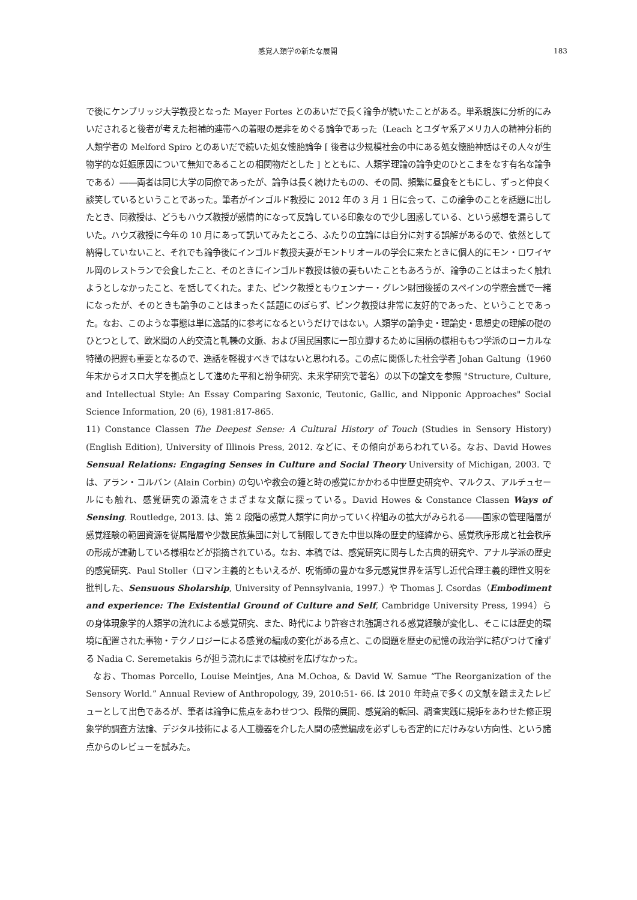感覚人類学の新たな展開 183
で後にケンブリッジ大学教授となった Mayer Fortes とのあいだで長く論争が続いたことがある。単系親族に分析的にみいだされると後者が考えた相補的連帯への着眼の是非をめぐる論争であった（Leach とユダヤ系アメリカ人の精神分析的人類学者の Melford Spiro とのあいだで続いた処女懐胎論争 [ 後者は少規模社会の中にある処女懐胎神話はその人々が生物学的な妊娠原因について無知であることの相関物だとした ] とともに、人類学理論の論争史のひとこまをなす有名な論争である）――両者は同じ大学の同僚であったが、論争は長く続けたものの、その間、頻繁に昼食をともにし、ずっと仲良く談笑しているということであった。筆者がインゴルド教授に 2012 年の 3 月 1 日に会って、この論争のことを話題に出したとき、同教授は、どうもハウズ教授が感情的になって反論している印象なので少し困惑している、という感想を漏らしていた。ハウズ教授に今年の 10 月にあって訊いてみたところ、ふたりの立論には自分に対する誤解があるので、依然として納得していないこと、それでも論争後にインゴルド教授夫妻がモントリオールの学会に来たときに個人的にモン・ロワイヤル岡のレストランで会食したこと、そのときにインゴルド教授は彼の妻もいたこともあろうが、論争のことはまったく触れようとしなかったこと、を話してくれた。また、ピンク教授ともウェンナー・グレン財団後援のスペインの学際会議で一緒になったが、そのときも論争のことはまったく話題にのぼらず、ピンク教授は非常に友好的であった、ということであった。なお、このような事態は単に逸話的に参考になるというだけではない。人類学の論争史・理論史・思想史の理解の礎のひとつとして、欧米間の人的交流と軋轢の文脈、および国民国家に一部立脚するために国柄の様相ももつ学派のローカルな特徴の把握も重要となるので、逸話を軽視すべきではないと思われる。この点に関係した社会学者 Johan Galtung（1960 年末からオスロ大学を拠点として進めた平和と紛争研究、未来学研究で著名）の以下の論文を参照 "Structure, Culture, and Intellectual Style: An Essay Comparing Saxonic, Teutonic, Gallic, and Nipponic Approaches" Social Science Information, 20 (6), 1981:817-865.
11) Constance Classen The Deepest Sense: A Cultural History of Touch (Studies in Sensory History) (English Edition), University of Illinois Press, 2012. などに、その傾向があらわれている。なお、David Howes Sensual Relations: Engaging Senses in Culture and Social Theory University of Michigan, 2003. では、アラン・コルバン (Alain Corbin) の匂いや教会の鐘と時の感覚にかかわる中世歴史研究や、マルクス、アルチュセールにも触れ、感覚研究の源流をさまざまな文献に探っている。David Howes & Constance Classen Ways of Sensing. Routledge, 2013. は、第 2 段階の感覚人類学に向かっていく枠組みの拡大がみられる――国家の管理階層が感覚経験の範囲資源を従属階層や少数民族集団に対して制限してきた中世以降の歴史的経緯から、感覚秩序形成と社会秩序の形成が連動している様相などが指摘されている。なお、本稿では、感覚研究に関与した古典的研究や、アナル学派の歴史的感覚研究、Paul Stoller（ロマン主義的ともいえるが、呪術師の豊かな多元感覚世界を活写し近代合理主義的理性文明を批判した、Sensuous Sholarship, University of Pennsylvania, 1997.）や Thomas J. Csordas（Embodiment and experience: The Existential Ground of Culture and Self, Cambridge University Press, 1994）らの身体現象学的人類学の流れによる感覚研究、また、時代により許容され強調される感覚経験が変化し、そこには歴史的環境に配置された事物・テクノロジーによる感覚の編成の変化がある点と、この問題を歴史の記憶の政治学に結びつけて論ずる Nadia C. Seremetakis らが担う流れにまでは検討を広げなかった。
なお、Thomas Porcello, Louise Meintjes, Ana M.Ochoa, & David W. Samue “The Reorganization of the Sensory World.” Annual Review of Anthropology, 39, 2010:51- 66. は 2010 年時点で多くの文献を踏まえたレビューとして出色であるが、筆者は論争に焦点をあわせつつ、段階的展開、感覚論的転回、調査実践に規矩をあわせた修正現象学的調査方法論、デジタル技術による人工機器を介した人間の感覚編成を必ずしも否定的にだけみない方向性、という諸点からのレビューを試みた。